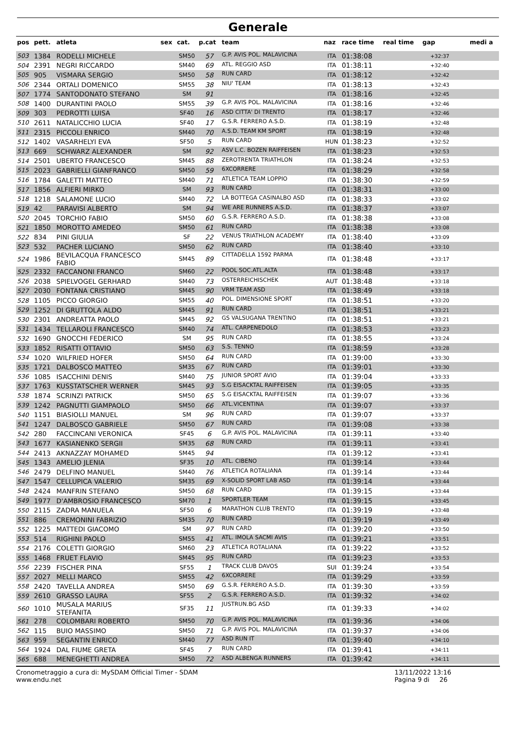Generale
| pos | pett. | atleta | sex | cat. | p.cat | team | naz | race time | real time | gap | medi a |
| --- | --- | --- | --- | --- | --- | --- | --- | --- | --- | --- | --- |
| 503 | 1384 | RODELLI MICHELE | | SM50 | 57 | G.P. AVIS POL. MALAVICINA | ITA | 01:38:08 | | +32:37 | |
| 504 | 2391 | NEGRI RICCARDO | | SM40 | 69 | ATL. REGGIO ASD | ITA | 01:38:11 | | +32:40 | |
| 505 | 905 | VISMARA SERGIO | | SM50 | 58 | RUN CARD | ITA | 01:38:12 | | +32:42 | |
| 506 | 2344 | ORTALI DOMENICO | | SM55 | 38 | NIU' TEAM | ITA | 01:38:13 | | +32:43 | |
| 507 | 1774 | SANTODONATO STEFANO | | SM | 91 | | ITA | 01:38:16 | | +32:45 | |
| 508 | 1400 | DURANTINI PAOLO | | SM55 | 39 | G.P. AVIS POL. MALAVICINA | ITA | 01:38:16 | | +32:46 | |
| 509 | 303 | PEDROTTI LUISA | | SF40 | 16 | ASD CITTA' DI TRENTO | ITA | 01:38:17 | | +32:46 | |
| 510 | 2611 | NATALICCHIO LUCIA | | SF40 | 17 | G.S.R. FERRERO A.S.D. | ITA | 01:38:19 | | +32:48 | |
| 511 | 2315 | PICCOLI ENRICO | | SM40 | 70 | A.S.D. TEAM KM SPORT | ITA | 01:38:19 | | +32:48 | |
| 512 | 1402 | VASARHELYI EVA | | SF50 | 5 | RUN CARD | HUN | 01:38:23 | | +32:52 | |
| 513 | 669 | SCHWARZ ALEXANDER | | SM | 92 | ASV L.C. BOZEN RAIFFEISEN | ITA | 01:38:23 | | +32:53 | |
| 514 | 2501 | UBERTO FRANCESCO | | SM45 | 88 | ZEROTRENTA TRIATHLON | ITA | 01:38:24 | | +32:53 | |
| 515 | 2023 | GABRIELLI GIANFRANCO | | SM50 | 59 | 6XCORRERE | ITA | 01:38:29 | | +32:58 | |
| 516 | 1784 | GALETTI MATTEO | | SM40 | 71 | ATLETICA TEAM LOPPIO | ITA | 01:38:30 | | +32:59 | |
| 517 | 1856 | ALFIERI MIRKO | | SM | 93 | RUN CARD | ITA | 01:38:31 | | +33:00 | |
| 518 | 1218 | SALAMONE LUCIO | | SM40 | 72 | LA BOTTEGA CASINALBO ASD | ITA | 01:38:33 | | +33:02 | |
| 519 | 42 | PARAVISI ALBERTO | | SM | 94 | WE ARE RUNNERS A.S.D. | ITA | 01:38:37 | | +33:07 | |
| 520 | 2045 | TORCHIO FABIO | | SM50 | 60 | G.S.R. FERRERO A.S.D. | ITA | 01:38:38 | | +33:08 | |
| 521 | 1850 | MOROTTO AMEDEO | | SM50 | 61 | RUN CARD | ITA | 01:38:38 | | +33:08 | |
| 522 | 834 | PINI GIULIA | | SF | 22 | VENUS TRIATHLON ACADEMY | ITA | 01:38:40 | | +33:09 | |
| 523 | 532 | PACHER LUCIANO | | SM50 | 62 | RUN CARD | ITA | 01:38:40 | | +33:10 | |
| 524 | 1986 | BEVILACQUA FRANCESCO FABIO | | SM45 | 89 | CITTADELLA 1592 PARMA | ITA | 01:38:48 | | +33:17 | |
| 525 | 2332 | FACCANONI FRANCO | | SM60 | 22 | POOL SOC.ATL.ALTA | ITA | 01:38:48 | | +33:17 | |
| 526 | 2038 | SPIELVOGEL GERHARD | | SM40 | 73 | OSTERREICHISCHEK | AUT | 01:38:48 | | +33:18 | |
| 527 | 2030 | FONTANA CRISTIANO | | SM45 | 90 | VRM TEAM ASD | ITA | 01:38:49 | | +33:18 | |
| 528 | 1105 | PICCO GIORGIO | | SM55 | 40 | POL. DIMENSIONE SPORT | ITA | 01:38:51 | | +33:20 | |
| 529 | 1252 | DI GRUTTOLA ALDO | | SM45 | 91 | RUN CARD | ITA | 01:38:51 | | +33:21 | |
| 530 | 2301 | ANDREATTA PAOLO | | SM45 | 92 | GS VALSUGANA TRENTINO | ITA | 01:38:51 | | +33:21 | |
| 531 | 1434 | TELLAROLI FRANCESCO | | SM40 | 74 | ATL. CARPENEDOLO | ITA | 01:38:53 | | +33:23 | |
| 532 | 1690 | GNOCCHI FEDERICO | | SM | 95 | RUN CARD | ITA | 01:38:55 | | +33:24 | |
| 533 | 1852 | RISATTI OTTAVIO | | SM50 | 63 | S.S. TENNO | ITA | 01:38:59 | | +33:28 | |
| 534 | 1020 | WILFRIED HOFER | | SM50 | 64 | RUN CARD | ITA | 01:39:00 | | +33:30 | |
| 535 | 1721 | DALBOSCO MATTEO | | SM35 | 67 | RUN CARD | ITA | 01:39:01 | | +33:30 | |
| 536 | 1085 | ISACCHINI DENIS | | SM40 | 75 | JUNIOR SPORT AVIO | ITA | 01:39:04 | | +33:33 | |
| 537 | 1763 | KUSSTATSCHER WERNER | | SM45 | 93 | S.G EISACKTAL RAIFFEISEN | ITA | 01:39:05 | | +33:35 | |
| 538 | 1874 | SCRINZI PATRICK | | SM50 | 65 | S.G EISACKTAL RAIFFEISEN | ITA | 01:39:07 | | +33:36 | |
| 539 | 1242 | PAGNUTTI GIAMPAOLO | | SM50 | 66 | ATL.VICENTINA | ITA | 01:39:07 | | +33:37 | |
| 540 | 1151 | BIASIOLLI MANUEL | | SM | 96 | RUN CARD | ITA | 01:39:07 | | +33:37 | |
| 541 | 1247 | DALBOSCO GABRIELE | | SM50 | 67 | RUN CARD | ITA | 01:39:08 | | +33:38 | |
| 542 | 280 | FACCINCANI VERONICA | | SF45 | 6 | G.P. AVIS POL. MALAVICINA | ITA | 01:39:11 | | +33:40 | |
| 543 | 1677 | KASIANENKO SERGII | | SM35 | 68 | RUN CARD | ITA | 01:39:11 | | +33:41 | |
| 544 | 2413 | AKNAZZAY MOHAMED | | SM45 | 94 | | ITA | 01:39:12 | | +33:41 | |
| 545 | 1343 | AMELIO JLENIA | | SF35 | 10 | ATL. CIBENO | ITA | 01:39:14 | | +33:44 | |
| 546 | 2479 | DELFINO MANUEL | | SM40 | 76 | ATLETICA ROTALIANA | ITA | 01:39:14 | | +33:44 | |
| 547 | 1547 | CELLUPICA VALERIO | | SM35 | 69 | X-SOLID SPORT LAB ASD | ITA | 01:39:14 | | +33:44 | |
| 548 | 2424 | MANFRIN STEFANO | | SM50 | 68 | RUN CARD | ITA | 01:39:15 | | +33:44 | |
| 549 | 1977 | D'AMBROSIO FRANCESCO | | SM70 | 1 | SPORTLER TEAM | ITA | 01:39:15 | | +33:45 | |
| 550 | 2115 | ZADRA MANUELA | | SF50 | 6 | MARATHON CLUB TRENTO | ITA | 01:39:19 | | +33:48 | |
| 551 | 886 | CREMONINI FABRIZIO | | SM35 | 70 | RUN CARD | ITA | 01:39:19 | | +33:49 | |
| 552 | 1225 | MATTEDI GIACOMO | | SM | 97 | RUN CARD | ITA | 01:39:20 | | +33:50 | |
| 553 | 514 | RIGHINI PAOLO | | SM55 | 41 | ATL. IMOLA SACMI AVIS | ITA | 01:39:21 | | +33:51 | |
| 554 | 2176 | COLETTI GIORGIO | | SM60 | 23 | ATLETICA ROTALIANA | ITA | 01:39:22 | | +33:52 | |
| 555 | 1468 | FRUET FLAVIO | | SM45 | 95 | RUN CARD | ITA | 01:39:23 | | +33:53 | |
| 556 | 2239 | FISCHER PINA | | SF55 | 1 | TRACK CLUB DAVOS | SUI | 01:39:24 | | +33:54 | |
| 557 | 2027 | MELLI MARCO | | SM55 | 42 | 6XCORRERE | ITA | 01:39:29 | | +33:59 | |
| 558 | 2420 | TAVELLA ANDREA | | SM50 | 69 | G.S.R. FERRERO A.S.D. | ITA | 01:39:30 | | +33:59 | |
| 559 | 2610 | GRASSO LAURA | | SF55 | 2 | G.S.R. FERRERO A.S.D. | ITA | 01:39:32 | | +34:02 | |
| 560 | 1010 | MUSALA MARIUS STEFANITA | | SF35 | 11 | JUSTRUN.BG ASD | ITA | 01:39:33 | | +34:02 | |
| 561 | 278 | COLOMBARI ROBERTO | | SM50 | 70 | G.P. AVIS POL. MALAVICINA | ITA | 01:39:36 | | +34:06 | |
| 562 | 115 | BUIO MASSIMO | | SM50 | 71 | G.P. AVIS POL. MALAVICINA | ITA | 01:39:37 | | +34:06 | |
| 563 | 959 | SEGANTIN ENRICO | | SM40 | 77 | ASD RUN IT | ITA | 01:39:40 | | +34:10 | |
| 564 | 1924 | DAL FIUME GRETA | | SF45 | 7 | RUN CARD | ITA | 01:39:41 | | +34:11 | |
| 565 | 688 | MENEGHETTI ANDREA | | SM50 | 72 | ASD ALBENGA RUNNERS | ITA | 01:39:42 | | +34:11 | |
Cronometraggio a cura di: MySDAM Official Timer - SDAM
www.endu.net
13/11/2022 13:16
Pagina 9 di 26